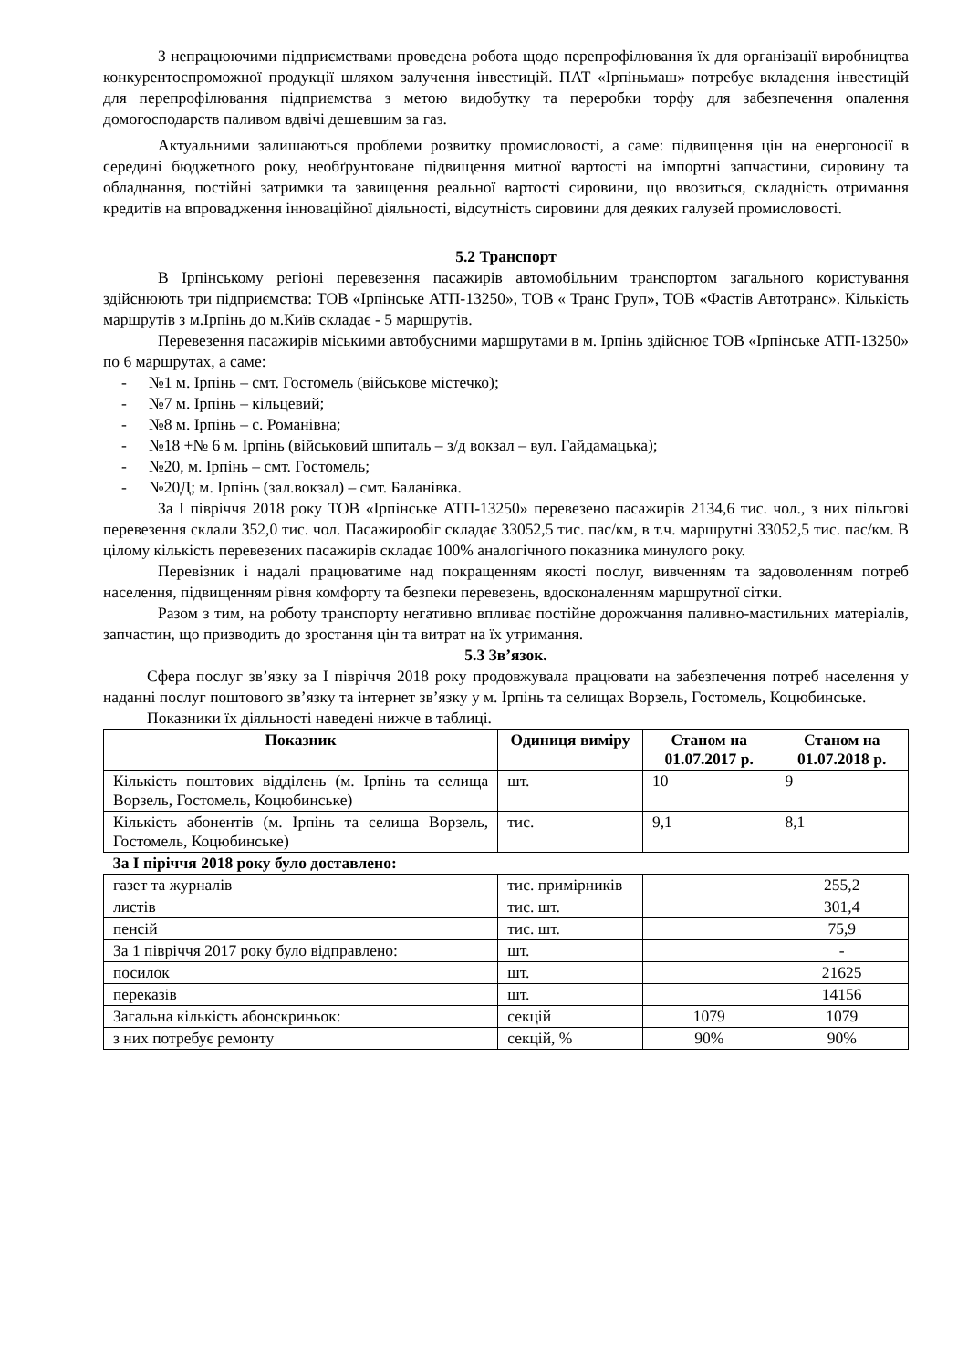З непрацюючими підприємствами проведена робота щодо перепрофілювання їх для організації виробництва конкурентоспроможної продукції шляхом залучення інвестицій. ПАТ «Ірпіньмаш» потребує вкладення інвестицій для перепрофілювання підприємства з метою видобутку та переробки торфу для забезпечення опалення домогосподарств паливом вдвічі дешевшим за газ.
Актуальними залишаються проблеми розвитку промисловості, а саме: підвищення цін на енергоносії в середині бюджетного року, необґрунтоване підвищення митної вартості на імпортні запчастини, сировину та обладнання, постійні затримки та завищення реальної вартості сировини, що ввозиться, складність отримання кредитів на впровадження інноваційної діяльності, відсутність сировини для деяких галузей промисловості.
5.2 Транспорт
В Ірпінському регіоні перевезення пасажирів автомобільним транспортом загального користування здійснюють три підприємства: ТОВ «Ірпінське АТП-13250», ТОВ « Транс Груп», ТОВ «Фастів Автотранс». Кількість маршрутів з м.Ірпінь до м.Київ складає - 5 маршрутів.
Перевезення пасажирів міськими автобусними маршрутами в м. Ірпінь здійснює ТОВ «Ірпінське АТП-13250» по 6 маршрутах, а саме:
- №1 м. Ірпінь – смт. Гостомель (військове містечко);
- №7 м. Ірпінь – кільцевий;
- №8 м. Ірпінь – с. Романівна;
- №18 +№ 6 м. Ірпінь (військовий шпиталь – з/д вокзал – вул. Гайдамацька);
- №20, м. Ірпінь – смт. Гостомель;
- №20Д; м. Ірпінь (зал.вокзал) – смт. Баланівка.
За I півріччя 2018 року ТОВ «Ірпінське АТП-13250» перевезено пасажирів 2134,6 тис. чол., з них пільгові перевезення склали 352,0 тис. чол. Пасажирообіг складає 33052,5 тис. пас/км, в т.ч. маршрутні 33052,5 тис. пас/км. В цілому кількість перевезених пасажирів складає 100% аналогічного показника минулого року.
Перевізник і надалі працюватиме над покращенням якості послуг, вивченням та задоволенням потреб населення, підвищенням рівня комфорту та безпеки перевезень, вдосконаленням маршрутної сітки.
Разом з тим, на роботу транспорту негативно впливає постійне дорожчання паливно-мастильних матеріалів, запчастин, що призводить до зростання цін та витрат на їх утримання.
5.3 Зв’язок.
Сфера послуг зв’язку за I півріччя 2018 року продовжувала працювати на забезпечення потреб населення у наданні послуг поштового зв’язку та інтернет зв’язку у м. Ірпінь та селищах Ворзель, Гостомель, Коцюбинське.
Показники їх діяльності наведені нижче в таблиці.
| Показник | Одиниця виміру | Станом на 01.07.2017 р. | Станом на 01.07.2018 р. |
| --- | --- | --- | --- |
| Кількість поштових відділень (м. Ірпінь та селища Ворзель, Гостомель, Коцюбинське) | шт. | 10 | 9 |
| Кількість абонентів (м. Ірпінь та селища Ворзель, Гостомель, Коцюбинське) | тис. | 9,1 | 8,1 |
| За I піріччя 2018 року було доставлено: | | | |
| газет та журналів | тис. примірників | | 255,2 |
| листів | тис. шт. | | 301,4 |
| пенсій | тис. шт. | | 75,9 |
| За 1 півріччя 2017 року було відправлено: | шт. | | - |
| посилок | шт. | | 21625 |
| переказів | шт. | | 14156 |
| Загальна кількість абонскриньок: | секцій | 1079 | 1079 |
| з них потребує ремонту | секцій, % | 90% | 90% |